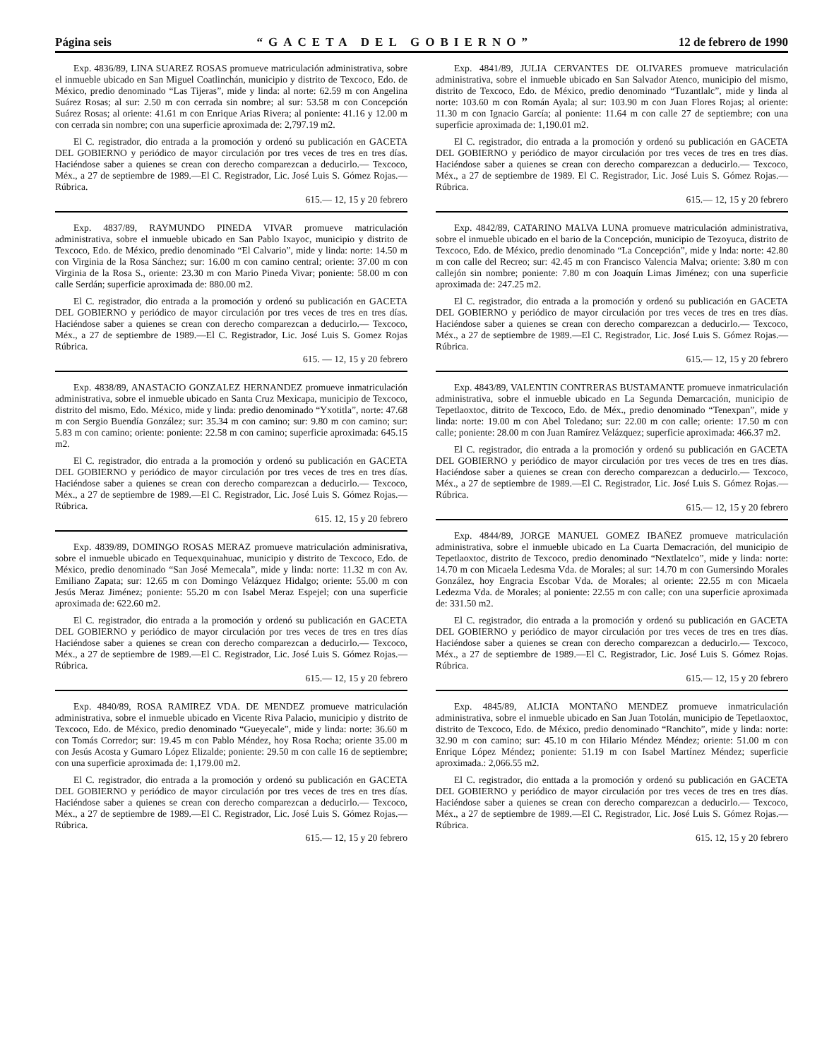Página seis “GACETA DEL GOBIERNO” 12 de febrero de 1990
Exp. 4836/89, LINA SUAREZ ROSAS promueve matriculación administrativa, sobre el inmueble ubicado en San Miguel Coatlinchán, municipio y distrito de Texcoco, Edo. de México, predio denominado “Las Tijeras”, mide y linda: al norte: 62.59 m con Angelina Suárez Rosas; al sur: 2.50 m con cerrada sin nombre; al sur: 53.58 m con Concepción Suárez Rosas; al oriente: 41.61 m con Enrique Arias Rivera; al poniente: 41.16 y 12.00 m con cerrada sin nombre; con una superficie aproximada de: 2,797.19 m2.
El C. registrador, dio entrada a la promoción y ordenó su publicación en GACETA DEL GOBIERNO y periódico de mayor circulación por tres veces de tres en tres días. Haciéndose saber a quienes se crean con derecho comparezcan a deducirlo.— Texcoco, Méx., a 27 de septiembre de 1989.—El C. Registrador, Lic. José Luis S. Gómez Rojas.—Rúbrica.
615.— 12, 15 y 20 febrero
Exp. 4837/89, RAYMUNDO PINEDA VIVAR promueve matriculación administrativa, sobre el inmueble ubicado en San Pablo Ixayoc, municipio y distrito de Texcoco, Edo. de México, predio denominado “El Calvario”, mide y linda: norte: 14.50 m con Virginia de la Rosa Sánchez; sur: 16.00 m con camino central; oriente: 37.00 m con Virginia de la Rosa S., oriente: 23.30 m con Mario Pineda Vivar; poniente: 58.00 m con calle Serdán; superficie aproximada de: 880.00 m2.
El C. registrador, dio entrada a la promoción y ordenó su publicación en GACETA DEL GOBIERNO y periódico de mayor circulación por tres veces de tres en tres días. Haciéndose saber a quienes se crean con derecho comparezcan a deducirlo.— Texcoco, Méx., a 27 de septiembre de 1989.—El C. Registrador, Lic. José Luis S. Gomez Rojas Rúbrica.
615. — 12, 15 y 20 febrero
Exp. 4838/89, ANASTACIO GONZALEZ HERNANDEZ promueve inmatriculación administrativa, sobre el inmueble ubicado en Santa Cruz Mexicapa, municipio de Texcoco, distrito del mismo, Edo. México, mide y linda: predio denominado “Yxotitla”, norte: 47.68 m con Sergio Buendía González; sur: 35.34 m con camino; sur: 9.80 m con camino; sur: 5.83 m con camino; oriente: poniente: 22.58 m con camino; superficie aproximada: 645.15 m2.
El C. registrador, dio entrada a la promoción y ordenó su publicación en GACETA DEL GOBIERNO y periódico de mayor circulación por tres veces de tres en tres días. Haciéndose saber a quienes se crean con derecho comparezcan a deducirlo.— Texcoco, Méx., a 27 de septiembre de 1989.—El C. Registrador, Lic. José Luis S. Gómez Rojas.—Rúbrica.
615. 12, 15 y 20 febrero
Exp. 4839/89, DOMINGO ROSAS MERAZ promueve matriculación adminisrativa, sobre el inmueble ubicado en Tequexquinahuac, municipio y distrito de Texcoco, Edo. de México, predio denominado “San José Memecala”, mide y linda: norte: 11.32 m con Av. Emiliano Zapata; sur: 12.65 m con Domingo Velázquez Hidalgo; oriente: 55.00 m con Jesús Meraz Jiménez; poniente: 55.20 m con Isabel Meraz Espejel; con una superficie aproximada de: 622.60 m2.
El C. registrador, dio entrada a la promoción y ordenó su publicación en GACETA DEL GOBIERNO y periódico de mayor circulación por tres veces de tres en tres días Haciéndose saber a quienes se crean con derecho comparezcan a deducirlo.— Texcoco, Méx., a 27 de septiembre de 1989.—El C. Registrador, Lic. José Luis S. Gómez Rojas.—Rúbrica.
615.— 12, 15 y 20 febrero
Exp. 4840/89, ROSA RAMIREZ VDA. DE MENDEZ promueve matriculación administrativa, sobre el inmueble ubicado en Vicente Riva Palacio, municipio y distrito de Texcoco, Edo. de México, predio denominado “Gueyecale”, mide y linda: norte: 36.60 m con Tomás Corredor; sur: 19.45 m con Pablo Méndez, hoy Rosa Rocha; oriente 35.00 m con Jesús Acosta y Gumaro López Elizalde; poniente: 29.50 m con calle 16 de septiembre; con una superficie aproximada de: 1,179.00 m2.
El C. registrador, dio entrada a la promoción y ordenó su publicación en GACETA DEL GOBIERNO y periódico de mayor circulación por tres veces de tres en tres días. Haciéndose saber a quienes se crean con derecho comparezcan a deducirlo.— Texcoco, Méx., a 27 de septiembre de 1989.—El C. Registrador, Lic. José Luis S. Gómez Rojas.—Rúbrica.
615.— 12, 15 y 20 febrero
Exp. 4841/89, JULIA CERVANTES DE OLIVARES promueve matriculación administrativa, sobre el inmueble ubicado en San Salvador Atenco, municipio del mismo, distrito de Texcoco, Edo. de México, predio denominado “Tuzantlalc”, mide y linda al norte: 103.60 m con Román Ayala; al sur: 103.90 m con Juan Flores Rojas; al oriente: 11.30 m con Ignacio García; al poniente: 11.64 m con calle 27 de septiembre; con una superficie aproximada de: 1,190.01 m2.
El C. registrador, dio entrada a la promoción y ordenó su publicación en GACETA DEL GOBIERNO y periódico de mayor circulación por tres veces de tres en tres días. Haciéndose saber a quienes se crean con derecho comparezcan a deducirlo.— Texcoco, Méx., a 27 de septiembre de 1989. El C. Registrador, Lic. José Luis S. Gómez Rojas.—Rúbrica.
615.— 12, 15 y 20 febrero
Exp. 4842/89, CATARINO MALVA LUNA promueve matriculación administrativa, sobre el inmueble ubicado en el bario de la Concepción, municipio de Tezoyuca, distrito de Texcoco, Edo. de México, predio denominado “La Concepción”, mide y lnda: norte: 42.80 m con calle del Recreo; sur: 42.45 m con Francisco Valencia Malva; oriente: 3.80 m con callejón sin nombre; poniente: 7.80 m con Joaquín Limas Jiménez; con una superficie aproximada de: 247.25 m2.
El C. registrador, dio entrada a la promoción y ordenó su publicación en GACETA DEL GOBIERNO y periódico de mayor circulación por tres veces de tres en tres días. Haciéndose saber a quienes se crean con derecho comparezcan a deducirlo.— Texcoco, Méx., a 27 de septiembre de 1989.—El C. Registrador, Lic. José Luis S. Gómez Rojas.—Rúbrica.
615.— 12, 15 y 20 febrero
Exp. 4843/89, VALENTIN CONTRERAS BUSTAMANTE promueve inmatriculación administrativa, sobre el inmueble ubicado en La Segunda Demarcación, municipio de Tepetlaoxtoc, ditrito de Texcoco, Edo. de Méx., predio denominado “Tenexpan”, mide y linda: norte: 19.00 m con Abel Toledano; sur: 22.00 m con calle; oriente: 17.50 m con calle; poniente: 28.00 m con Juan Ramírez Velázquez; superficie aproximada: 466.37 m2.
El C. registrador, dio entrada a la promoción y ordenó su publicación en GACETA DEL GOBIERNO y periódico de mayor circulación por tres veces de tres en tres días. Haciéndose saber a quienes se crean con derecho comparezcan a deducirlo.— Texcoco, Méx., a 27 de septiembre de 1989.—El C. Registrador, Lic. José Luis S. Gómez Rojas.—Rúbrica.
615.— 12, 15 y 20 febrero
Exp. 4844/89, JORGE MANUEL GOMEZ IBAÑEZ promueve matriculación administrativa, sobre el inmueble ubicado en La Cuarta Demacración, del municipio de Tepetlaoxtoc, distrito de Texcoco, predio denominado “Nextlatelco”, mide y linda: norte: 14.70 m con Micaela Ledesma Vda. de Morales; al sur: 14.70 m con Gumersindo Morales González, hoy Engracia Escobar Vda. de Morales; al oriente: 22.55 m con Micaela Ledezma Vda. de Morales; al poniente: 22.55 m con calle; con una superficie aproximada de: 331.50 m2.
El C. registrador, dio entrada a la promoción y ordenó su publicación en GACETA DEL GOBIERNO y periódico de mayor circulación por tres veces de tres en tres días. Haciéndose saber a quienes se crean con derecho comparezcan a deducirlo.— Texcoco, Méx., a 27 de septiembre de 1989.—El C. Registrador, Lic. José Luis S. Gómez Rojas. Rúbrica.
615.— 12, 15 y 20 febrero
Exp. 4845/89, ALICIA MONTAÑO MENDEZ promueve inmatriculación administrativa, sobre el inmueble ubicado en San Juan Totolán, municipio de Tepetlaoxtoc, distrito de Texcoco, Edo. de México, predio denominado “Ranchito”, mide y linda: norte: 32.90 m con camino; sur: 45.10 m con Hilario Méndez Méndez; oriente: 51.00 m con Enrique López Méndez; poniente: 51.19 m con Isabel Martínez Méndez; superficie aproximada.: 2,066.55 m2.
El C. registrador, dio enttada a la promoción y ordenó su publicación en GACETA DEL GOBIERNO y periódico de mayor circulación por tres veces de tres en tres días. Haciéndose saber a quienes se crean con derecho comparezcan a deducirlo.— Texcoco, Méx., a 27 de septiembre de 1989.—El C. Registrador, Lic. José Luis S. Gómez Rojas.—Rúbrica.
615. 12, 15 y 20 febrero